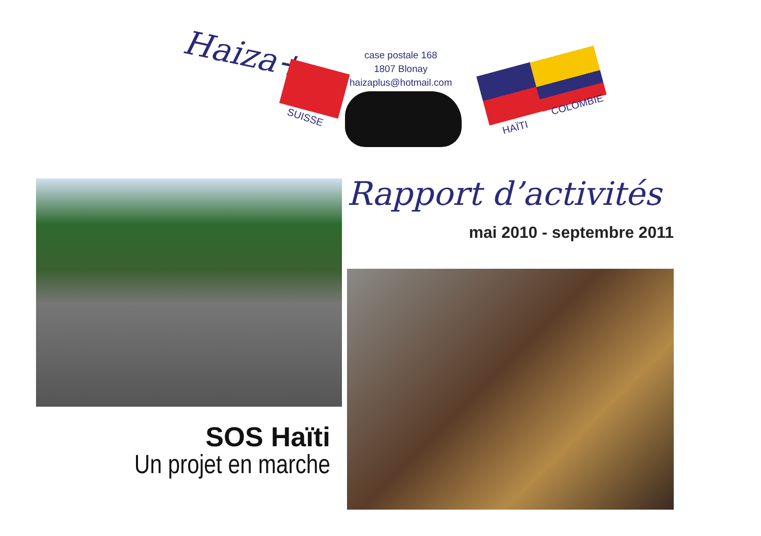Haiza+
SUISSE
case postale 168
1807 Blonay
haizaplus@hotmail.com
HAÏTI
COLOMBIE
Rapport d’activités
mai 2010 - septembre 2011
SOS Haïti
Un projet en marche